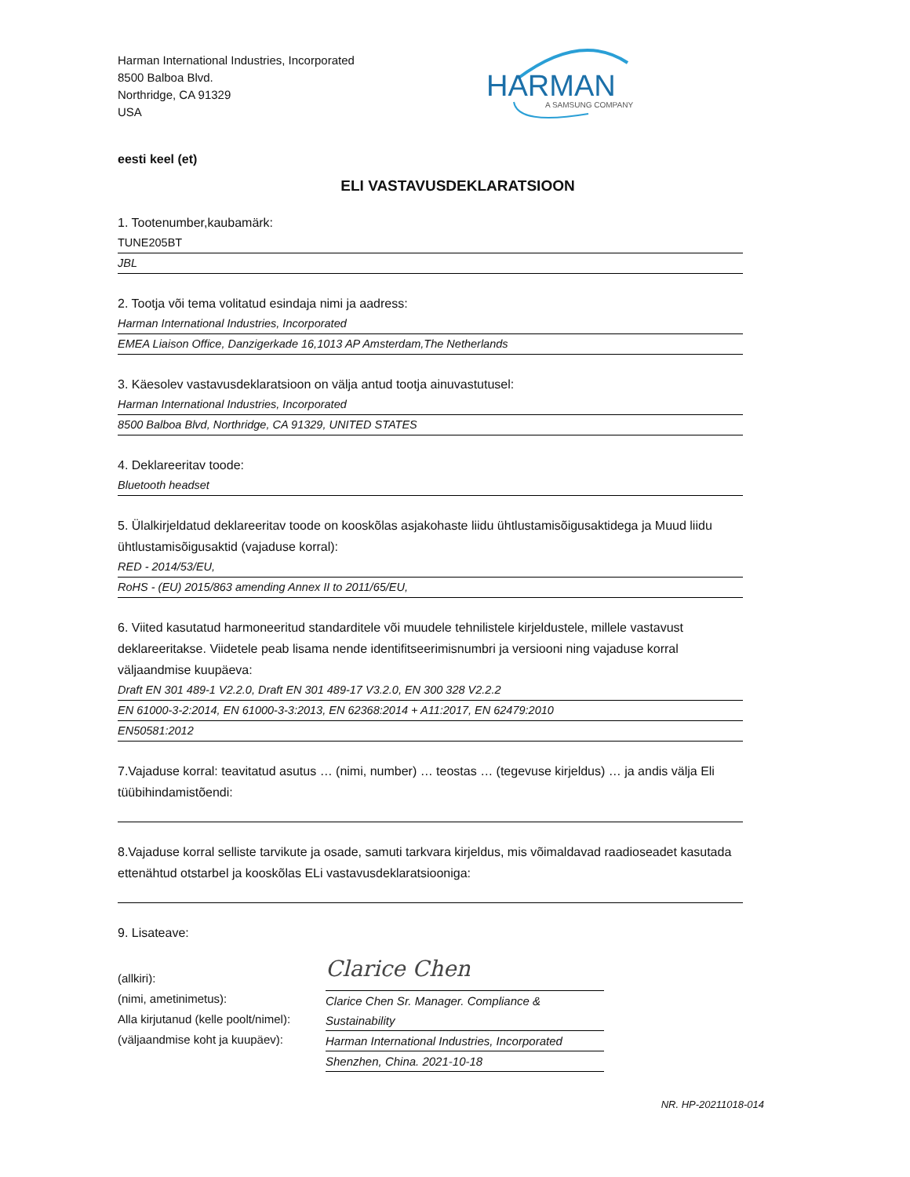Harman International Industries, Incorporated
8500 Balboa Blvd.
Northridge, CA 91329
USA
HARMAN
A SAMSUNG COMPANY
eesti keel (et)
ELI VASTAVUSDEKLARATSIOON
1. Tootenumber,kaubamärk:
TUNE205BT
JBL
2. Tootja või tema volitatud esindaja nimi ja aadress:
Harman International Industries, Incorporated
EMEA Liaison Office, Danzigerkade 16,1013 AP Amsterdam,The Netherlands
3. Käesolev vastavusdeklaratsioon on välja antud tootja ainuvastutusel:
Harman International Industries, Incorporated
8500 Balboa Blvd, Northridge, CA 91329, UNITED STATES
4. Deklareeritav toode:
Bluetooth headset
5. Ülalkirjeldatud deklareeritav toode on kooskõlas asjakohaste liidu ühtlustamisõigusaktidega ja Muud liidu ühtlustamisõigusaktid (vajaduse korral):
RED - 2014/53/EU,
RoHS - (EU) 2015/863 amending Annex II to 2011/65/EU,
6. Viited kasutatud harmoneeritud standarditele või muudele tehnilistele kirjeldustele, millele vastavust deklareeritakse. Viidetele peab lisama nende identifitseerimisnumbri ja versiooni ning vajaduse korral väljaandmise kuupäeva:
Draft EN 301 489-1 V2.2.0, Draft EN 301 489-17 V3.2.0, EN 300 328 V2.2.2
EN 61000-3-2:2014, EN 61000-3-3:2013, EN 62368:2014 + A11:2017, EN 62479:2010
EN50581:2012
7.Vajaduse korral: teavitatud asutus … (nimi, number) … teostas … (tegevuse kirjeldus) … ja andis välja Eli tüübihindamistõendi:
8.Vajaduse korral selliste tarvikute ja osade, samuti tarkvara kirjeldus, mis võimaldavad raadioseadet kasutada ettenähtud otstarbel ja kooskõlas ELi vastavusdeklaratsiooniga:
9. Lisateave:
(allkiri):
(nimi, ametinimetus):
Alla kirjutanud (kelle poolt/nimel):
(väljaandmise koht ja kuupäev):
Clarice Chen
Clarice Chen Sr. Manager. Compliance & Sustainability
Harman International Industries, Incorporated
Shenzhen, China. 2021-10-18
NR. HP-20211018-014